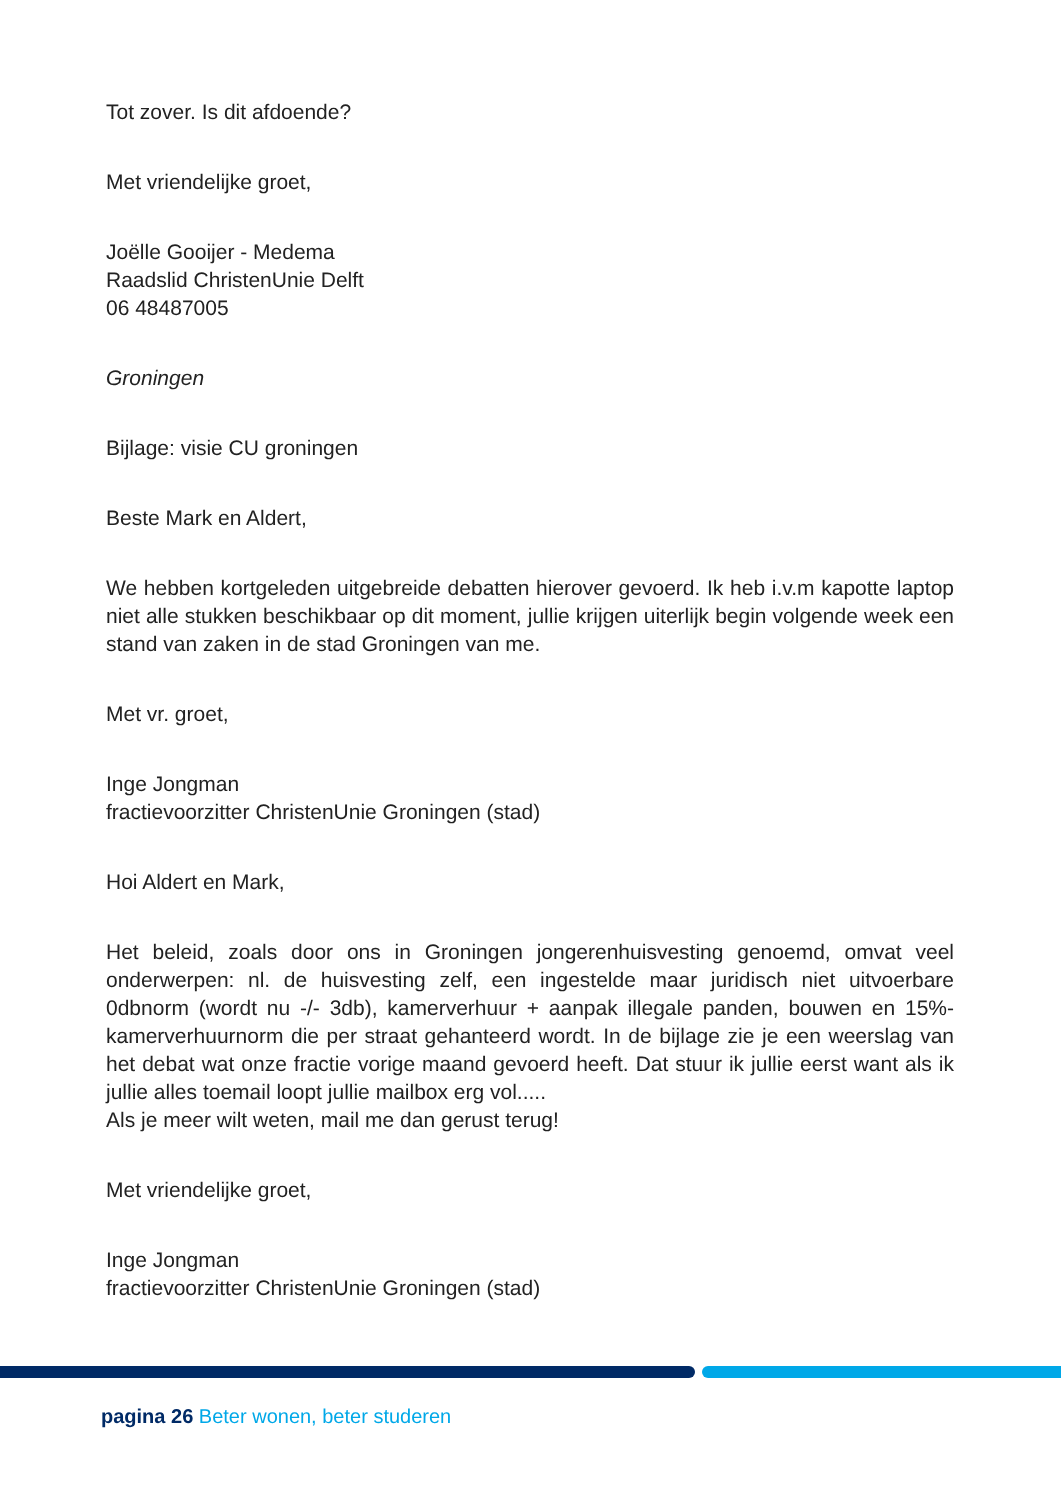Tot zover. Is dit afdoende?
Met vriendelijke groet,
Joëlle Gooijer - Medema
Raadslid ChristenUnie Delft
06 48487005
Groningen
Bijlage: visie CU groningen
Beste Mark en Aldert,
We hebben kortgeleden uitgebreide debatten hierover gevoerd. Ik heb i.v.m kapotte laptop niet alle stukken beschikbaar op dit moment, jullie krijgen uiterlijk begin volgende week een stand van zaken in de stad Groningen van me.
Met vr. groet,
Inge Jongman
fractievoorzitter ChristenUnie Groningen (stad)
Hoi Aldert en Mark,
Het beleid, zoals door ons in Groningen jongerenhuisvesting genoemd, omvat veel onderwerpen: nl. de huisvesting zelf, een ingestelde maar juridisch niet uitvoerbare 0dbnorm (wordt nu -/- 3db), kamerverhuur + aanpak illegale panden, bouwen en 15%-kamerverhuurnorm die per straat gehanteerd wordt. In de bijlage zie je een weerslag van het debat wat onze fractie vorige maand gevoerd heeft. Dat stuur ik jullie eerst want als ik jullie alles toemail loopt jullie mailbox erg vol.....
Als je meer wilt weten, mail me dan gerust terug!
Met vriendelijke groet,
Inge Jongman
fractievoorzitter ChristenUnie Groningen (stad)
pagina 26 Beter wonen, beter studeren